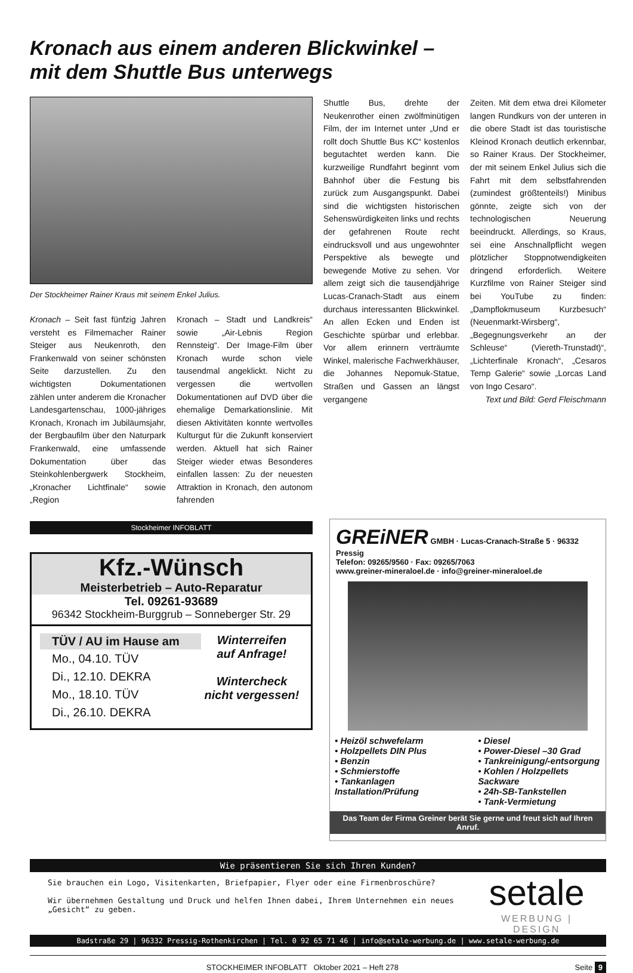Kronach aus einem anderen Blickwinkel –
mit dem Shuttle Bus unterwegs
Der Stockheimer Rainer Kraus mit seinem Enkel Julius.
Kronach – Seit fast fünfzig Jahren versteht es Filmemacher Rainer Steiger aus Neukenroth, den Frankenwald von seiner schönsten Seite darzustellen. Zu den wichtigsten Dokumentationen zählen unter anderem die Kronacher Landesgartenschau, 1000-jähriges Kronach, Kronach im Jubiläumsjahr, der Bergbaufilm über den Naturpark Frankenwald, eine umfassende Dokumentation über das Steinkohlenbergwerk Stockheim, „Kronacher Lichtfinale“ sowie „Region
Kronach – Stadt und Landkreis“ sowie „Air-Lebnis Region Rennsteig“. Der Image-Film über Kronach wurde schon viele tausendmal angeklickt. Nicht zu vergessen die wertvollen Dokumentationen auf DVD über die ehemalige Demarkationslinie. Mit diesen Aktivitäten konnte wertvolles Kulturgut für die Zukunft konserviert werden. Aktuell hat sich Rainer Steiger wieder etwas Besonderes einfallen lassen: Zu der neuesten Attraktion in Kronach, den autonom fahrenden
Shuttle Bus, drehte der Neukenrother einen zwölfminütigen Film, der im Internet unter „Und er rollt doch Shuttle Bus KC“ kostenlos begutachtet werden kann. Die kurzweilige Rundfahrt beginnt vom Bahnhof über die Festung bis zurück zum Ausgangspunkt. Dabei sind die wichtigsten historischen Sehenswürdigkeiten links und rechts der gefahrenen Route recht eindrucksvoll und aus ungewohnter Perspektive als bewegte und bewegende Motive zu sehen. Vor allem zeigt sich die tausendjährige Lucas-Cranach-Stadt aus einem durchaus interessanten Blickwinkel. An allen Ecken und Enden ist Geschichte spürbar und erlebbar. Vor allem erinnern verträumte Winkel, malerische Fachwerkhäuser, die Johannes Nepomuk-Statue, Straßen und Gassen an längst vergangene
Zeiten. Mit dem etwa drei Kilometer langen Rundkurs von der unteren in die obere Stadt ist das touristische Kleinod Kronach deutlich erkennbar, so Rainer Kraus. Der Stockheimer, der mit seinem Enkel Julius sich die Fahrt mit dem selbstfahrenden (zumindest größtenteils!) Minibus gönnte, zeigte sich von der technologischen Neuerung beeindruckt. Allerdings, so Kraus, sei eine Anschnallpflicht wegen plötzlicher Stoppnotwendigkeiten dringend erforderlich. Weitere Kurzfilme von Rainer Steiger sind bei YouTube zu finden: „Dampflokmuseum Kurzbesuch“ (Neuenmarkt-Wirsberg“, „Begegnungsverkehr an der Schleuse“ (Viereth-Trunstadt)“, „Lichterfinale Kronach“, „Cesaros Temp Galerie“ sowie „Lorcas Land von Ingo Cesaro“.
Text und Bild: Gerd Fleischmann
Stockheimer INFOBLATT
Kfz.-Wünsch
Meisterbetrieb – Auto-Reparatur
Tel. 09261-93689
96342 Stockheim-Burggrub – Sonneberger Str. 29
TÜV / AU im Hause am
Mo., 04.10. TÜV
Di., 12.10. DEKRA
Mo., 18.10. TÜV
Di., 26.10. DEKRA
Winterreifen
auf Anfrage!
Wintercheck
nicht vergessen!
GREiNER GMBH · Lucas-Cranach-Straße 5 · 96332 Pressig
Telefon: 09265/9560 · Fax: 09265/7063
www.greiner-mineraloel.de · info@greiner-mineraloel.de
• Heizöl schwefelarm
• Holzpellets DIN Plus
• Benzin
• Schmierstoffe
• Tankanlagen Installation/Prüfung
• Diesel
• Power-Diesel –30 Grad
• Tankreinigung/-entsorgung
• Kohlen / Holzpellets Sackware
• 24h-SB-Tankstellen
• Tank-Vermietung
Das Team der Firma Greiner berät Sie gerne und freut sich auf Ihren Anruf.
Wie präsentieren Sie sich Ihren Kunden?
Sie brauchen ein Logo, Visitenkarten, Briefpapier, Flyer oder eine Firmenbroschüre?
Wir übernehmen Gestaltung und Druck und helfen Ihnen dabei, Ihrem Unternehmen ein neues „Gesicht“ zu geben.
setale
WERBUNG | DESIGN
Badstraße 29 | 96332 Pressig-Rothenkirchen | Tel. 0 92 65 71 46 | info@setale-werbung.de | www.setale-werbung.de
STOCKHEIMER INFOBLATT Oktober 2021 – Heft 278 Seite 9